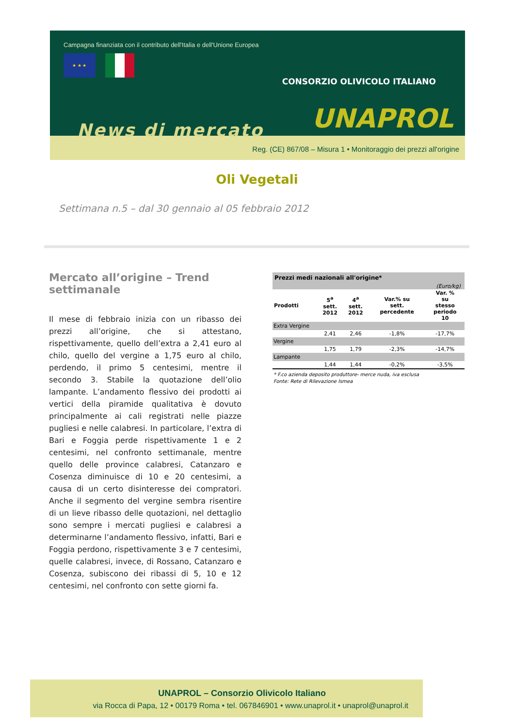Campagna finanziata con il contributo dell'Italia e dell'Unione Europea
★ ★ ★
CONSORZIO OLIVICOLO ITALIANO
UNAPROL News di mercato
Reg. (CE) 867/08 – Misura 1 • Monitoraggio dei prezzi all'origine
Oli Vegetali
Settimana n.5 – dal 30 gennaio al 05 febbraio 2012
Mercato all’origine – Trend settimanale
Il mese di febbraio inizia con un ribasso dei prezzi all’origine, che si attestano, rispettivamente, quello dell’extra a 2,41 euro al chilo, quello del vergine a 1,75 euro al chilo, perdendo, il primo 5 centesimi, mentre il secondo 3. Stabile la quotazione dell’olio lampante. L’andamento flessivo dei prodotti ai vertici della piramide qualitativa è dovuto principalmente ai cali registrati nelle piazze pugliesi e nelle calabresi. In particolare, l’extra di Bari e Foggia perde rispettivamente 1 e 2 centesimi, nel confronto settimanale, mentre quello delle province calabresi, Catanzaro e Cosenza diminuisce di 10 e 20 centesimi, a causa di un certo disinteresse dei compratori. Anche il segmento del vergine sembra risentire di un lieve ribasso delle quotazioni, nel dettaglio sono sempre i mercati pugliesi e calabresi a determinarne l’andamento flessivo, infatti, Bari e Foggia perdono, rispettivamente 3 e 7 centesimi, quelle calabresi, invece, di Rossano, Catanzaro e Cosenza, subiscono dei ribassi di 5, 10 e 12 centesimi, nel confronto con sette giorni fa.
| Prezzi medi nazionali all'origine* | | | | |
| --- | --- | --- | --- | --- |
| (Euro/kg) | | | | |
| Prodotti | 5<sup>a</sup> sett. 2012 | 4<sup>a</sup> sett. 2012 | Var.% su sett. percedente | Var. % su stesso periodo 10 |
| Extra Vergine | | | | |
| | 2,41 | 2,46 | -1,8% | -17,7% |
| Vergine | | | | |
| | 1,75 | 1,79 | -2,3% | -14,7% |
| Lampante | | | | |
| | 1,44 | 1,44 | -0,2% | -3,5% |
* F.co azienda deposito produttore- merce nuda, iva esclusa
Fonte: Rete di Rilevazione Ismea
UNAPROL – Consorzio Olivicolo Italiano
via Rocca di Papa, 12 • 00179 Roma • tel. 067846901 • www.unaprol.it • unaprol@unaprol.it